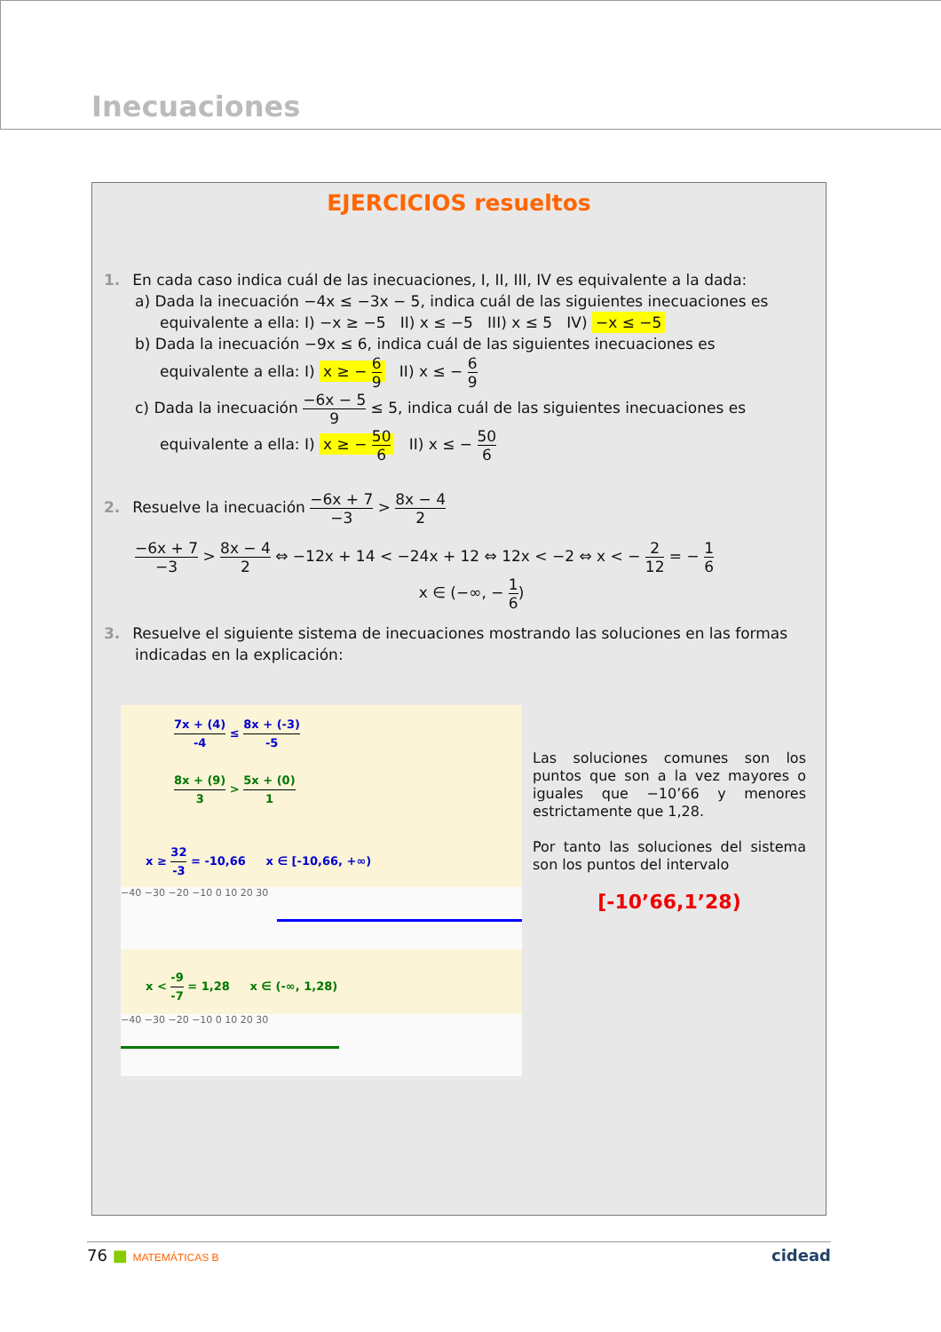Inecuaciones
EJERCICIOS resueltos
1. En cada caso indica cuál de las inecuaciones, I, II, III, IV es equivalente a la dada:
a) Dada la inecuación −4x ≤ −3x − 5, indica cuál de las siguientes inecuaciones es
equivalente a ella: I) −x ≥ −5 II) x ≤ −5 III) x ≤ 5 IV) −x ≤ −5
b) Dada la inecuación −9x ≤ 6, indica cuál de las siguientes inecuaciones es
equivalente a ella: I) x ≥ − 6 9 II) x ≤ − 6 9
c) Dada la inecuación −6x − 5 9 ≤ 5, indica cuál de las siguientes inecuaciones es
equivalente a ella: I) x ≥ − 50 6 II) x ≤ − 50 6
2. Resuelve la inecuación −6x + 7 −3 > 8x − 4 2
−6x + 7 −3 > 8x − 4 2 ⇔ −12x + 14 < −24x + 12 ⇔ 12x < −2 ⇔ x < − 2 12 = − 1 6
x ∈ (−∞, − 1 6)
3. Resuelve el siguiente sistema de inecuaciones mostrando las soluciones en las formas indicadas en la explicación:
7x + (4) -4 ≤ 8x + (-3) -5
8x + (9) 3 > 5x + (0) 1
x ≥ 32 -3 = -10,66 x ∈ [-10,66, +∞)
−40 −30 −20 −10 0 10 20 30
x < -9 -7 = 1,28 x ∈ (-∞, 1,28)
−40 −30 −20 −10 0 10 20 30
Las soluciones comunes son los puntos que son a la vez mayores o iguales que −10’66 y menores estrictamente que 1,28.
Por tanto las soluciones del sistema son los puntos del intervalo
[-10’66,1’28)
76 ■ MATEMÁTICAS B cidead